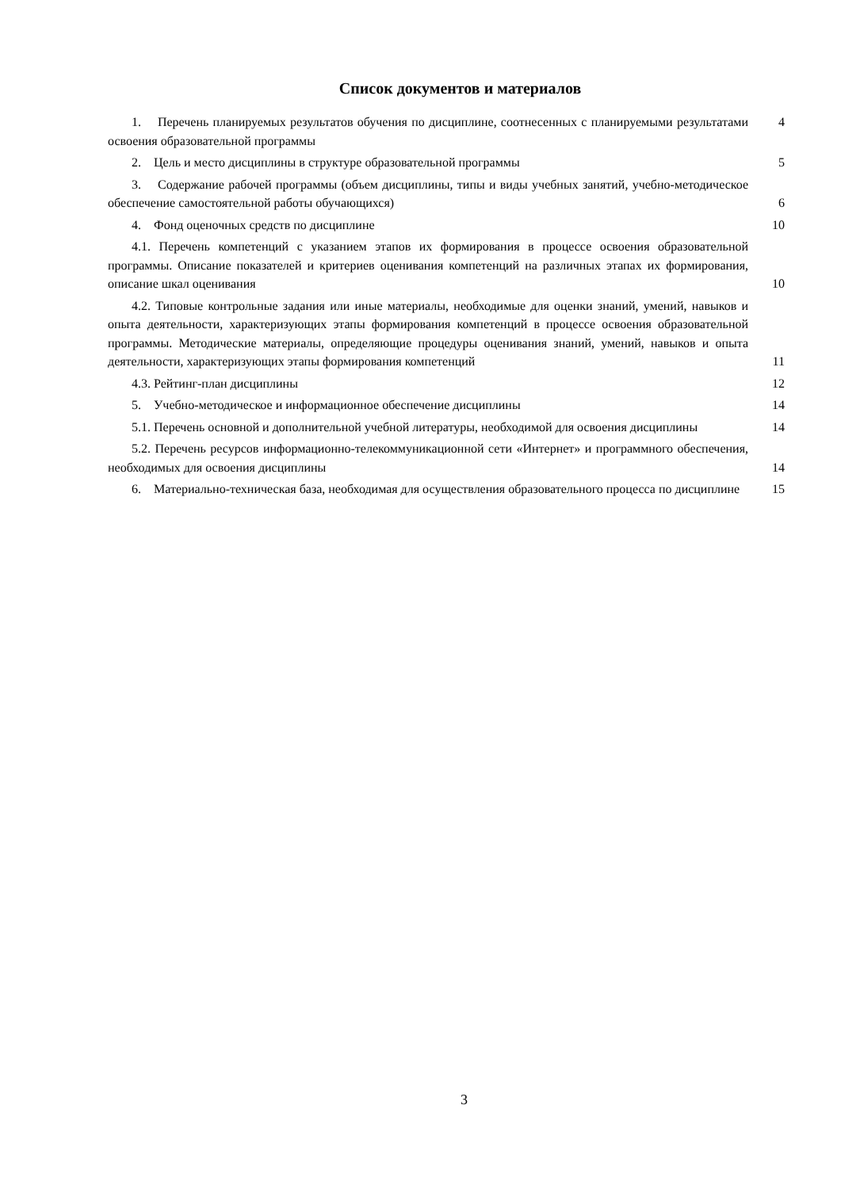Список документов и материалов
| 1. Перечень планируемых результатов обучения по дисциплине, соотнесенных с планируемыми результатами освоения образовательной программы | 4 |
| 2. Цель и место дисциплины в структуре образовательной программы | 5 |
| 3. Содержание рабочей программы (объем дисциплины, типы и виды учебных занятий, учебно-методическое обеспечение самостоятельной работы обучающихся) | 6 |
| 4. Фонд оценочных средств по дисциплине | 10 |
| 4.1. Перечень компетенций с указанием этапов их формирования в процессе освоения образовательной программы. Описание показателей и критериев оценивания компетенций на различных этапах их формирования, описание шкал оценивания | 10 |
| 4.2. Типовые контрольные задания или иные материалы, необходимые для оценки знаний, умений, навыков и опыта деятельности, характеризующих этапы формирования компетенций в процессе освоения образовательной программы. Методические материалы, определяющие процедуры оценивания знаний, умений, навыков и опыта деятельности, характеризующих этапы формирования компетенций | 11 |
| 4.3. Рейтинг-план дисциплины | 12 |
| 5. Учебно-методическое и информационное обеспечение дисциплины | 14 |
| 5.1. Перечень основной и дополнительной учебной литературы, необходимой для освоения дисциплины | 14 |
| 5.2. Перечень ресурсов информационно-телекоммуникационной сети «Интернет» и программного обеспечения, необходимых для освоения дисциплины | 14 |
| 6. Материально-техническая база, необходимая для осуществления образовательного процесса по дисциплине | 15 |
3